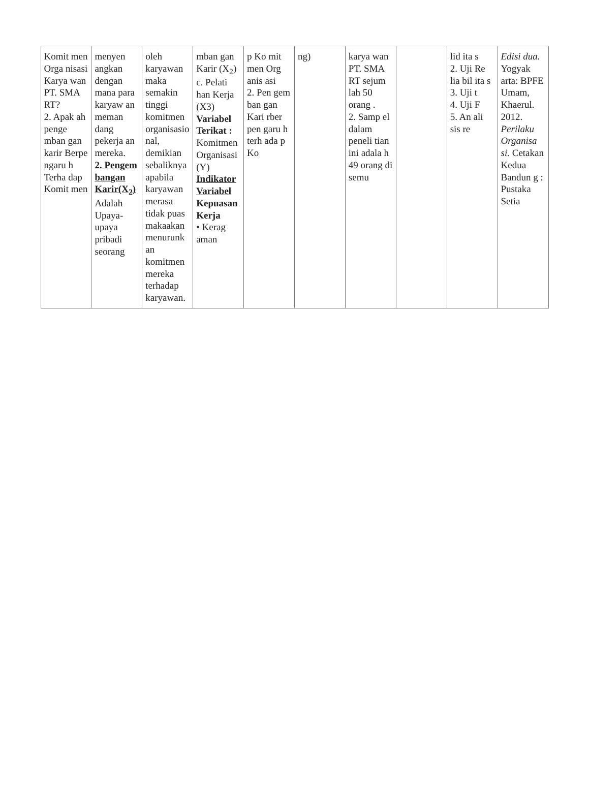| Komit men Orga nisasi Karya wan PT. SMA RT? 2. Apak ah penge mban gan karir Berpe ngaru h Terha dap Komit men | menyen angkan dengan mana para karyaw an meman dang pekerja an mereka. 2. Pengem bangan Karir(X<sub>2</sub>) Adalah Upaya- upaya pribadi seorang | oleh karyawan maka semakin tinggi komitmen organisasio nal, demikian sebaliknya apabila karyawan merasa tidak puas makaakan menurunk an komitmen mereka terhadap karyawan. | mban gan Karir (X<sub>2</sub>) c. Pelati han Kerja (X3) Variabel Terikat : Komitmen Organisasi (Y) Indikator Variabel Kepuasan Kerja • Kerag aman | p Ko mit men Org anis asi 2. Pen gem ban gan Kari rber pen garu h terh ada p Ko | ng) | karya wan PT. SMA RT sejum lah 50 orang . 2. Samp el dalam peneli tian ini adala h 49 orang di semu | | lid ita s 2. Uji Re lia bil ita s 3. Uji t 4. Uji F 5. An ali sis re | Edisi dua. Yogyak arta: BPFE Umam, Khaerul. 2012. Perilaku Organisa si. Cetakan Kedua Bandun g : Pustaka Setia |